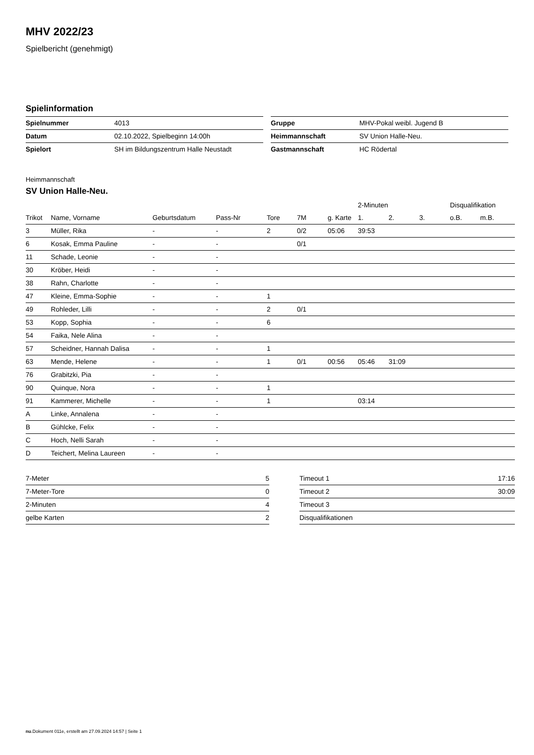MHV 2022/23
Spielbericht (genehmigt)
Spielinformation
| Spielnummer | 4013 |
| Datum | 02.10.2022, Spielbeginn 14:00h |
| Spielort | SH im Bildungszentrum Halle Neustadt |
| Gruppe | MHV-Pokal weibl. Jugend B |
| Heimmannschaft | SV Union Halle-Neu. |
| Gastmannschaft | HC Rödertal |
Heimmannschaft
SV Union Halle-Neu.
| | | | | | | | 2-Minuten | | | Disqualifikation | |
| --- | --- | --- | --- | --- | --- | --- | --- | --- | --- | --- | --- |
| Trikot | Name, Vorname | Geburtsdatum | Pass-Nr | Tore | 7M | g. Karte | 1. | 2. | 3. | o.B. | m.B. |
| 3 | Müller, Rika | - | - | 2 | 0/2 | 05:06 | 39:53 | | | | |
| 6 | Kosak, Emma Pauline | - | - | | 0/1 | | | | | | |
| 11 | Schade, Leonie | - | - | | | | | | | | |
| 30 | Kröber, Heidi | - | - | | | | | | | | |
| 38 | Rahn, Charlotte | - | - | | | | | | | | |
| 47 | Kleine, Emma-Sophie | - | - | 1 | | | | | | | |
| 49 | Rohleder, Lilli | - | - | 2 | 0/1 | | | | | | |
| 53 | Kopp, Sophia | - | - | 6 | | | | | | | |
| 54 | Faika, Nele Alina | - | - | | | | | | | | |
| 57 | Scheidner, Hannah Dalisa | - | - | 1 | | | | | | | |
| 63 | Mende, Helene | - | - | 1 | 0/1 | 00:56 | 05:46 | 31:09 | | | |
| 76 | Grabitzki, Pia | - | - | | | | | | | | |
| 90 | Quinque, Nora | - | - | 1 | | | | | | | |
| 91 | Kammerer, Michelle | - | - | 1 | | | 03:14 | | | | |
| A | Linke, Annalena | - | - | | | | | | | | |
| B | Gühlcke, Felix | - | - | | | | | | | | |
| C | Hoch, Nelli Sarah | - | - | | | | | | | | |
| D | Teichert, Melina Laureen | - | - | | | | | | | | |
| 7-Meter | 5 |
| 7-Meter-Tore | 0 |
| 2-Minuten | 4 |
| gelbe Karten | 2 |
| Timeout 1 | 17:16 |
| Timeout 2 | 30:09 |
| Timeout 3 | |
| Disqualifikationen | |
nu.Dokument 011e, erstellt am 27.09.2024 14:57 | Seite 1